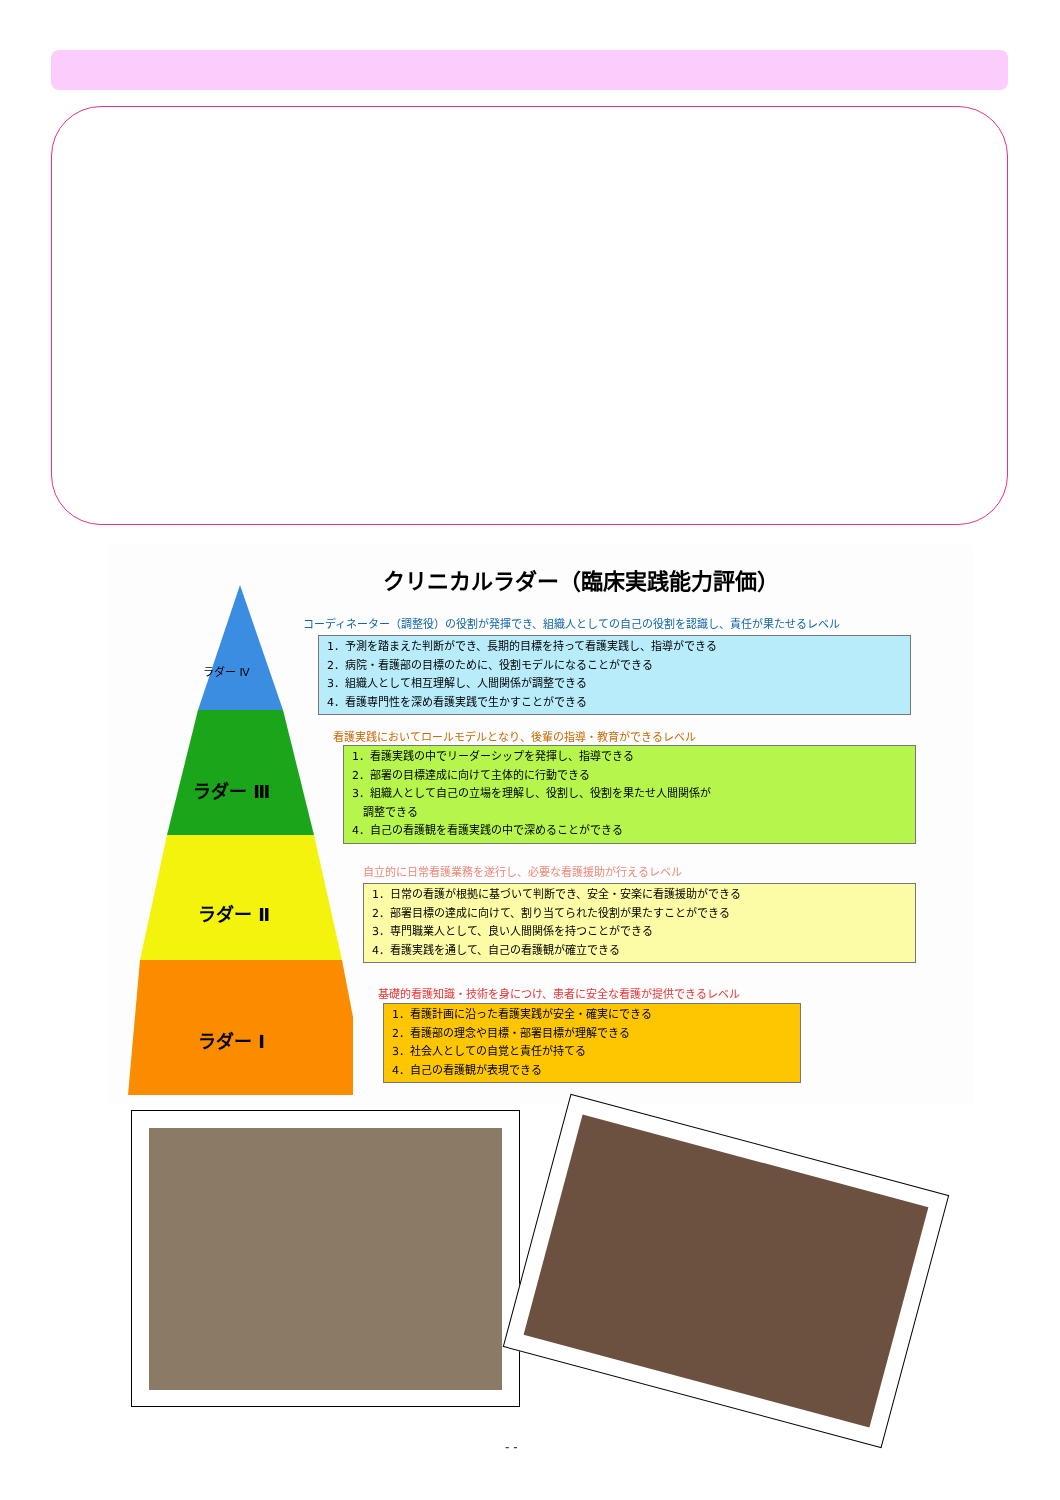クリニカルラダー（臨床実践能力評価）
ラダー Ⅳ
ラダー Ⅲ
ラダー Ⅱ
ラダー Ⅰ
コーディネーター（調整役）の役割が発揮でき、組織人としての自己の役割を認識し、責任が果たせるレベル
1．予測を踏まえた判断ができ、長期的目標を持って看護実践し、指導ができる
2．病院・看護部の目標のために、役割モデルになることができる
3．組織人として相互理解し、人間関係が調整できる
4．看護専門性を深め看護実践で生かすことができる
看護実践においてロールモデルとなり、後輩の指導・教育ができるレベル
1．看護実践の中でリーダーシップを発揮し、指導できる
2．部署の目標達成に向けて主体的に行動できる
3．組織人として自己の立場を理解し、役割し、役割を果たせ人間関係が
　調整できる
4．自己の看護観を看護実践の中で深めることができる
自立的に日常看護業務を遂行し、必要な看護援助が行えるレベル
1．日常の看護が根拠に基づいて判断でき、安全・安楽に看護援助ができる
2．部署目標の達成に向けて、割り当てられた役割が果たすことができる
3．専門職業人として、良い人間関係を持つことができる
4．看護実践を通して、自己の看護観が確立できる
基礎的看護知識・技術を身につけ、患者に安全な看護が提供できるレベル
1．看護計画に沿った看護実践が安全・確実にできる
2．看護部の理念や目標・部署目標が理解できる
3．社会人としての自覚と責任が持てる
4．自己の看護観が表現できる
- -